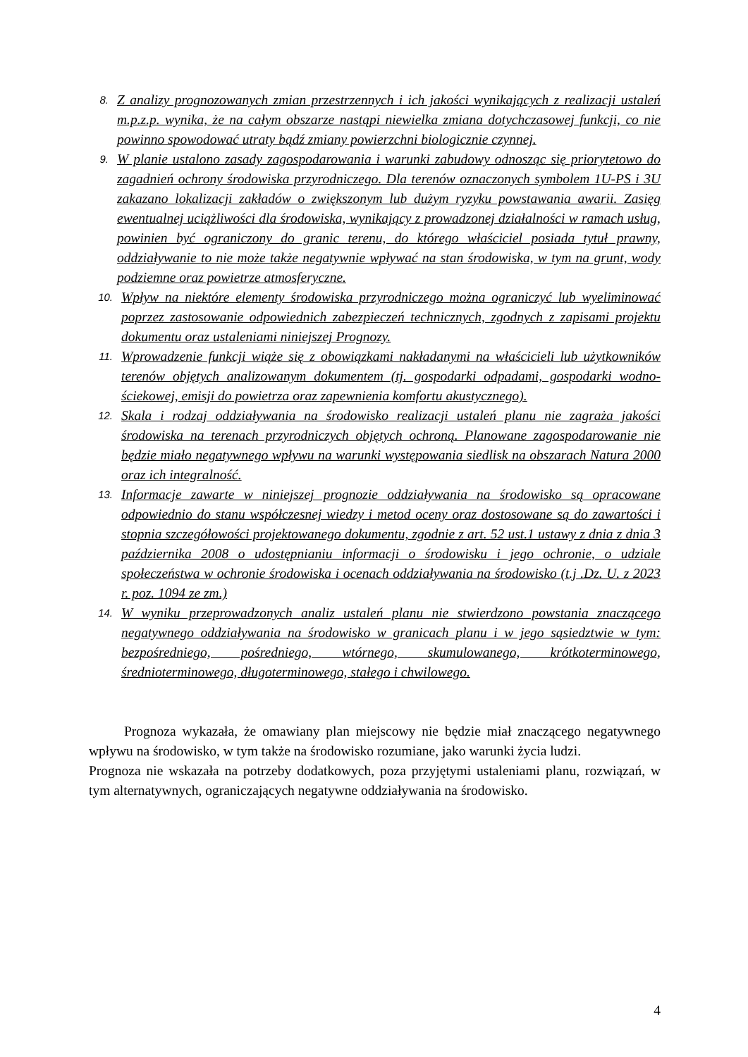8.
Z analizy prognozowanych zmian przestrzennych i ich jakości wynikających z realizacji ustaleń m.p.z.p. wynika, że na całym obszarze nastąpi niewielka zmiana dotychczasowej funkcji, co nie powinno spowodować utraty bądź zmiany powierzchni biologicznie czynnej.
9.
W planie ustalono zasady zagospodarowania i warunki zabudowy odnosząc się priorytetowo do zagadnień ochrony środowiska przyrodniczego. Dla terenów oznaczonych symbolem 1U-PS i 3U zakazano lokalizacji zakładów o zwiększonym lub dużym ryzyku powstawania awarii. Zasięg ewentualnej uciążliwości dla środowiska, wynikający z prowadzonej działalności w ramach usług, powinien być ograniczony do granic terenu, do którego właściciel posiada tytuł prawny, oddziaływanie to nie może także negatywnie wpływać na stan środowiska, w tym na grunt, wody podziemne oraz powietrze atmosferyczne.
10.
Wpływ na niektóre elementy środowiska przyrodniczego można ograniczyć lub wyeliminować poprzez zastosowanie odpowiednich zabezpieczeń technicznych, zgodnych z zapisami projektu dokumentu oraz ustaleniami niniejszej Prognozy.
11.
Wprowadzenie funkcji wiąże się z obowiązkami nakładanymi na właścicieli lub użytkowników terenów objętych analizowanym dokumentem (tj. gospodarki odpadami, gospodarki wodno-ściekowej, emisji do powietrza oraz zapewnienia komfortu akustycznego).
12.
Skala i rodzaj oddziaływania na środowisko realizacji ustaleń planu nie zagraża jakości środowiska na terenach przyrodniczych objętych ochroną. Planowane zagospodarowanie nie będzie miało negatywnego wpływu na warunki występowania siedlisk na obszarach Natura 2000 oraz ich integralność.
13.
Informacje zawarte w niniejszej prognozie oddziaływania na środowisko są opracowane odpowiednio do stanu współczesnej wiedzy i metod oceny oraz dostosowane są do zawartości i stopnia szczegółowości projektowanego dokumentu, zgodnie z art. 52 ust.1 ustawy z dnia z dnia 3 października 2008 o udostępnianiu informacji o środowisku i jego ochronie, o udziale społeczeństwa w ochronie środowiska i ocenach oddziaływania na środowisko (t.j .Dz. U. z 2023 r. poz. 1094 ze zm.)
14.
W wyniku przeprowadzonych analiz ustaleń planu nie stwierdzono powstania znaczącego negatywnego oddziaływania na środowisko w granicach planu i w jego sąsiedztwie w tym: bezpośredniego, pośredniego, wtórnego, skumulowanego, krótkoterminowego, średnioterminowego, długoterminowego, stałego i chwilowego.
Prognoza wykazała, że omawiany plan miejscowy nie będzie miał znaczącego negatywnego wpływu na środowisko, w tym także na środowisko rozumiane, jako warunki życia ludzi.
Prognoza nie wskazała na potrzeby dodatkowych, poza przyjętymi ustaleniami planu, rozwiązań, w tym alternatywnych, ograniczających negatywne oddziaływania na środowisko.
4